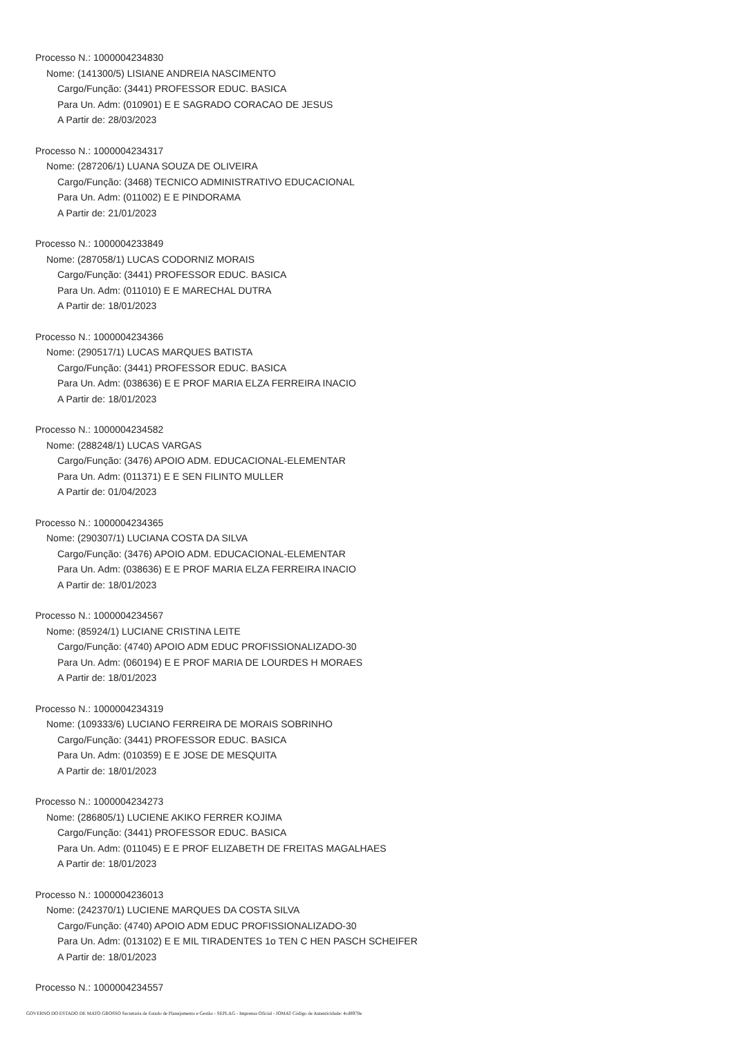Processo N.: 1000004234830
Nome: (141300/5) LISIANE ANDREIA NASCIMENTO
Cargo/Função: (3441) PROFESSOR EDUC. BASICA
Para Un. Adm: (010901) E E SAGRADO CORACAO DE JESUS
A Partir de: 28/03/2023
Processo N.: 1000004234317
Nome: (287206/1) LUANA SOUZA DE OLIVEIRA
Cargo/Função: (3468) TECNICO ADMINISTRATIVO EDUCACIONAL
Para Un. Adm: (011002) E E PINDORAMA
A Partir de: 21/01/2023
Processo N.: 1000004233849
Nome: (287058/1) LUCAS CODORNIZ MORAIS
Cargo/Função: (3441) PROFESSOR EDUC. BASICA
Para Un. Adm: (011010) E E MARECHAL DUTRA
A Partir de: 18/01/2023
Processo N.: 1000004234366
Nome: (290517/1) LUCAS MARQUES BATISTA
Cargo/Função: (3441) PROFESSOR EDUC. BASICA
Para Un. Adm: (038636) E E PROF MARIA ELZA FERREIRA INACIO
A Partir de: 18/01/2023
Processo N.: 1000004234582
Nome: (288248/1) LUCAS VARGAS
Cargo/Função: (3476) APOIO ADM. EDUCACIONAL-ELEMENTAR
Para Un. Adm: (011371) E E SEN FILINTO MULLER
A Partir de: 01/04/2023
Processo N.: 1000004234365
Nome: (290307/1) LUCIANA COSTA DA SILVA
Cargo/Função: (3476) APOIO ADM. EDUCACIONAL-ELEMENTAR
Para Un. Adm: (038636) E E PROF MARIA ELZA FERREIRA INACIO
A Partir de: 18/01/2023
Processo N.: 1000004234567
Nome: (85924/1) LUCIANE CRISTINA LEITE
Cargo/Função: (4740) APOIO ADM EDUC PROFISSIONALIZADO-30
Para Un. Adm: (060194) E E PROF MARIA DE LOURDES H MORAES
A Partir de: 18/01/2023
Processo N.: 1000004234319
Nome: (109333/6) LUCIANO FERREIRA DE MORAIS SOBRINHO
Cargo/Função: (3441) PROFESSOR EDUC. BASICA
Para Un. Adm: (010359) E E JOSE DE MESQUITA
A Partir de: 18/01/2023
Processo N.: 1000004234273
Nome: (286805/1) LUCIENE AKIKO FERRER KOJIMA
Cargo/Função: (3441) PROFESSOR EDUC. BASICA
Para Un. Adm: (011045) E E PROF ELIZABETH DE FREITAS MAGALHAES
A Partir de: 18/01/2023
Processo N.: 1000004236013
Nome: (242370/1) LUCIENE MARQUES DA COSTA SILVA
Cargo/Função: (4740) APOIO ADM EDUC PROFISSIONALIZADO-30
Para Un. Adm: (013102) E E MIL TIRADENTES 1o TEN C HEN PASCH SCHEIFER
A Partir de: 18/01/2023
Processo N.: 1000004234557
GOVERNO DO ESTADO DE MATO GROSSO Secretaria de Estado de Planejamento e Gestão - SEPLAG - Imprensa Oficial - IOMAT Código de Autenticidade: 4cd8970e